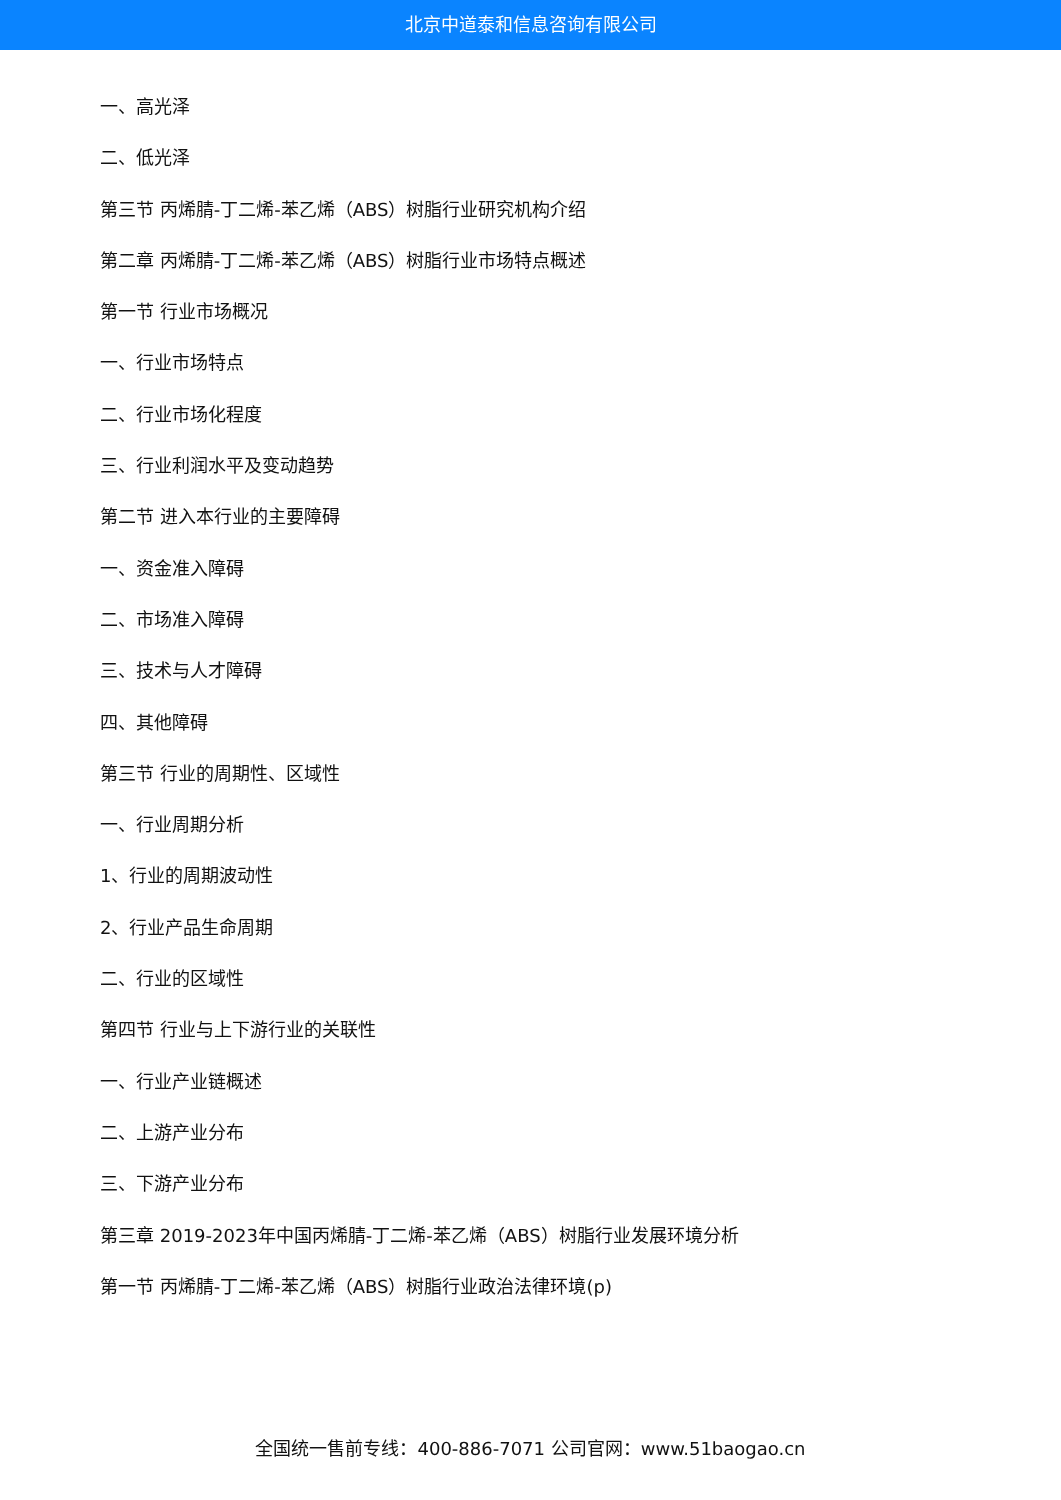北京中道泰和信息咨询有限公司
一、高光泽
二、低光泽
第三节 丙烯腈-丁二烯-苯乙烯（ABS）树脂行业研究机构介绍
第二章 丙烯腈-丁二烯-苯乙烯（ABS）树脂行业市场特点概述
第一节 行业市场概况
一、行业市场特点
二、行业市场化程度
三、行业利润水平及变动趋势
第二节 进入本行业的主要障碍
一、资金准入障碍
二、市场准入障碍
三、技术与人才障碍
四、其他障碍
第三节 行业的周期性、区域性
一、行业周期分析
1、行业的周期波动性
2、行业产品生命周期
二、行业的区域性
第四节 行业与上下游行业的关联性
一、行业产业链概述
二、上游产业分布
三、下游产业分布
第三章 2019-2023年中国丙烯腈-丁二烯-苯乙烯（ABS）树脂行业发展环境分析
第一节 丙烯腈-丁二烯-苯乙烯（ABS）树脂行业政治法律环境(p)
全国统一售前专线：400-886-7071 公司官网：www.51baogao.cn